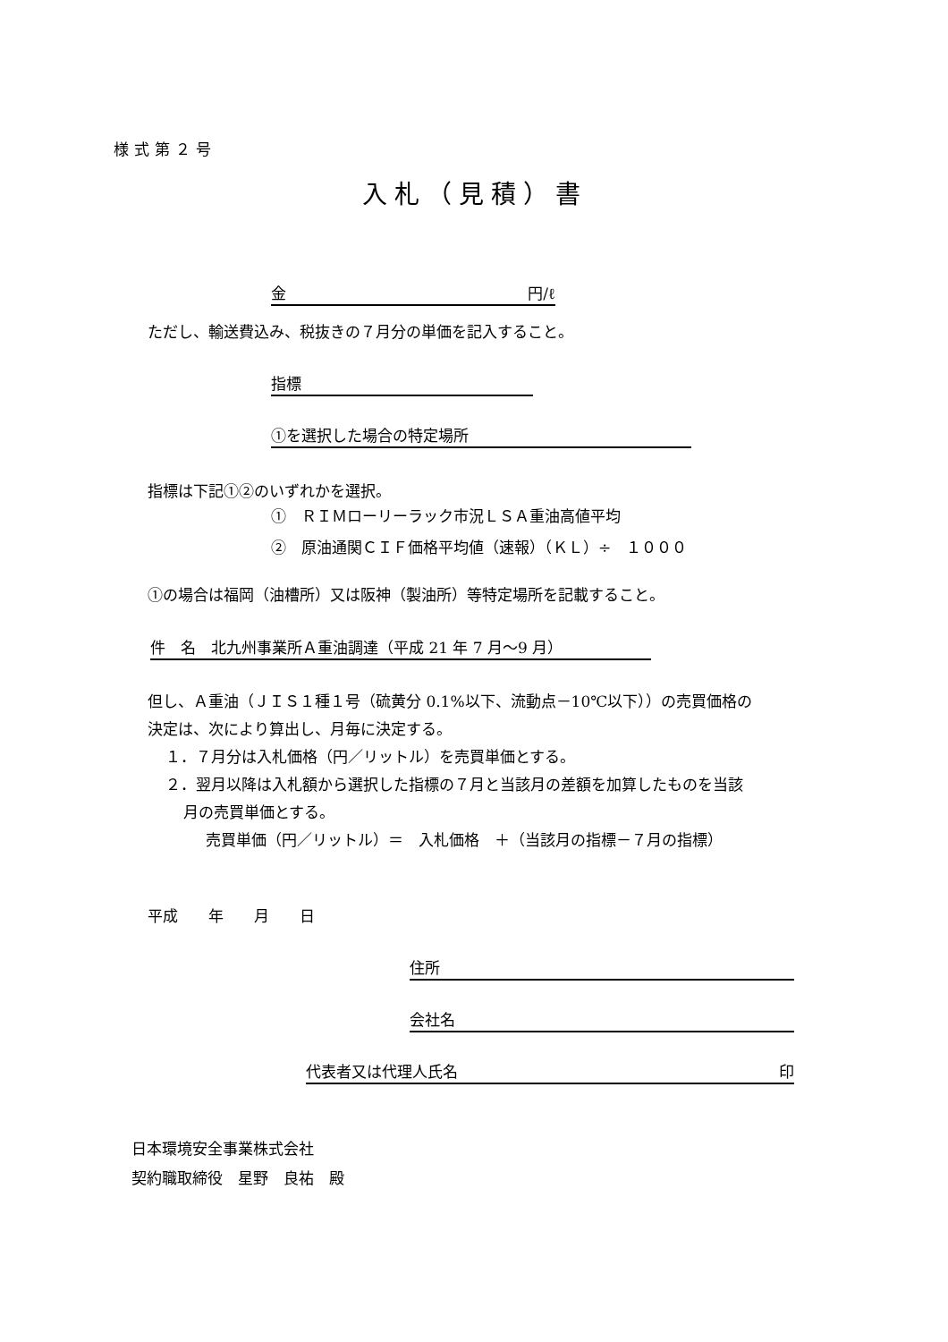様式第２号
入札（見積）書
金 円/ℓ
ただし、輸送費込み、税抜きの７月分の単価を記入すること。
指標
①を選択した場合の特定場所
指標は下記①②のいずれかを選択。
①　ＲＩＭローリーラック市況ＬＳＡ重油高値平均
②　原油通関ＣＩＦ価格平均値（速報）（ＫＬ）÷　１０００
①の場合は福岡（油槽所）又は阪神（製油所）等特定場所を記載すること。
件　名　北九州事業所Ａ重油調達（平成 21 年 7 月～9 月）
但し、Ａ重油（ＪＩＳ１種１号（硫黄分 0.1%以下、流動点－10℃以下））の売買価格の
決定は、次により算出し、月毎に決定する。
１．７月分は入札価格（円／リットル）を売買単価とする。
２．翌月以降は入札額から選択した指標の７月と当該月の差額を加算したものを当該
月の売買単価とする。
売買単価（円／リットル）＝　入札価格　＋（当該月の指標－７月の指標）
平成　　年　　月　　日
住所
会社名
代表者又は代理人氏名 印
日本環境安全事業株式会社
契約職取締役　星野　良祐　殿